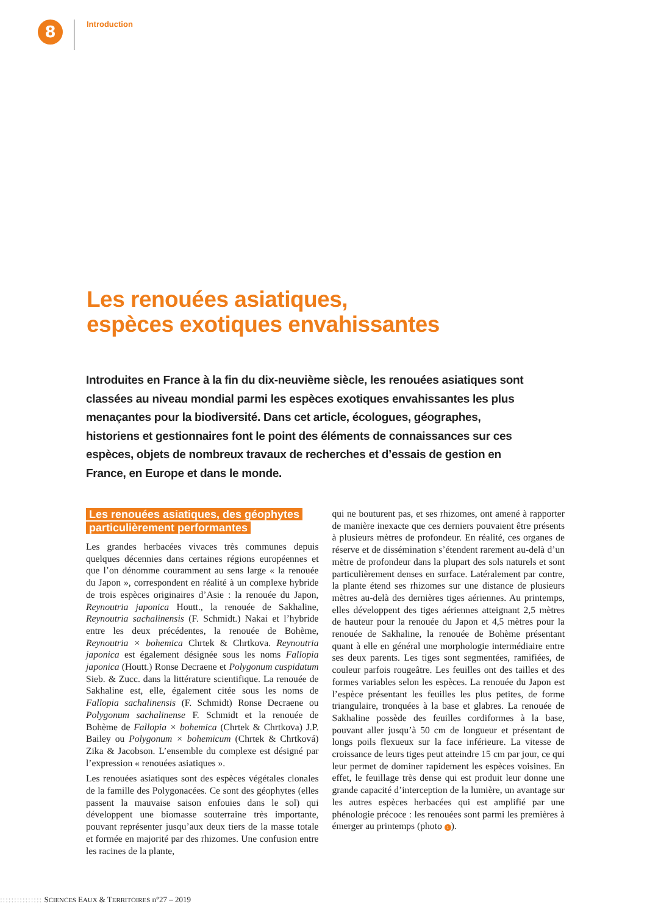8
Introduction
Les renouées asiatiques,
espèces exotiques envahissantes
Introduites en France à la fin du dix-neuvième siècle, les renouées asiatiques sont classées au niveau mondial parmi les espèces exotiques envahissantes les plus menaçantes pour la biodiversité. Dans cet article, écologues, géographes, historiens et gestionnaires font le point des éléments de connaissances sur ces espèces, objets de nombreux travaux de recherches et d’essais de gestion en France, en Europe et dans le monde.
Les renouées asiatiques, des géophytes
particulièrement performantes
Les grandes herbacées vivaces très communes depuis quelques décennies dans certaines régions européennes et que l’on dénomme couramment au sens large « la renouée du Japon », correspondent en réalité à un complexe hybride de trois espèces originaires d’Asie : la renouée du Japon, Reynoutria japonica Houtt., la renouée de Sakhaline, Reynoutria sachalinensis (F. Schmidt.) Nakai et l’hybride entre les deux précédentes, la renouée de Bohème, Reynoutria × bohemica Chrtek & Chrtkova. Reynoutria japonica est également désignée sous les noms Fallopia japonica (Houtt.) Ronse Decraene et Polygonum cuspidatum Sieb. & Zucc. dans la littérature scientifique. La renouée de Sakhaline est, elle, également citée sous les noms de Fallopia sachalinensis (F. Schmidt) Ronse Decraene ou Polygonum sachalinense F. Schmidt et la renouée de Bohème de Fallopia × bohemica (Chrtek & Chrtkova) J.P. Bailey ou Polygonum × bohemicum (Chrtek & Chrtková) Zika & Jacobson. L’ensemble du complexe est désigné par l’expression « renouées asiatiques ».
Les renouées asiatiques sont des espèces végétales clonales de la famille des Polygonacées. Ce sont des géophytes (elles passent la mauvaise saison enfouies dans le sol) qui développent une biomasse souterraine très importante, pouvant représenter jusqu’aux deux tiers de la masse totale et formée en majorité par des rhizomes. Une confusion entre les racines de la plante,
qui ne bouturent pas, et ses rhizomes, ont amené à rapporter de manière inexacte que ces derniers pouvaient être présents à plusieurs mètres de profondeur. En réalité, ces organes de réserve et de dissémination s’étendent rarement au-delà d’un mètre de profondeur dans la plupart des sols naturels et sont particulièrement denses en surface. Latéralement par contre, la plante étend ses rhizomes sur une distance de plusieurs mètres au-delà des dernières tiges aériennes. Au printemps, elles développent des tiges aériennes atteignant 2,5 mètres de hauteur pour la renouée du Japon et 4,5 mètres pour la renouée de Sakhaline, la renouée de Bohème présentant quant à elle en général une morphologie intermédiaire entre ses deux parents. Les tiges sont segmentées, ramifiées, de couleur parfois rougeâtre. Les feuilles ont des tailles et des formes variables selon les espèces. La renouée du Japon est l’espèce présentant les feuilles les plus petites, de forme triangulaire, tronquées à la base et glabres. La renouée de Sakhaline possède des feuilles cordiformes à la base, pouvant aller jusqu’à 50 cm de longueur et présentant de longs poils flexueux sur la face inférieure. La vitesse de croissance de leurs tiges peut atteindre 15 cm par jour, ce qui leur permet de dominer rapidement les espèces voisines. En effet, le feuillage très dense qui est produit leur donne une grande capacité d’interception de la lumière, un avantage sur les autres espèces herbacées qui est amplifié par une phénologie précoce : les renouées sont parmi les premières à émerger au printemps (photo 1).
::::::::::::::: SCIENCES EAUX & TERRITOIRES n°27 – 2019